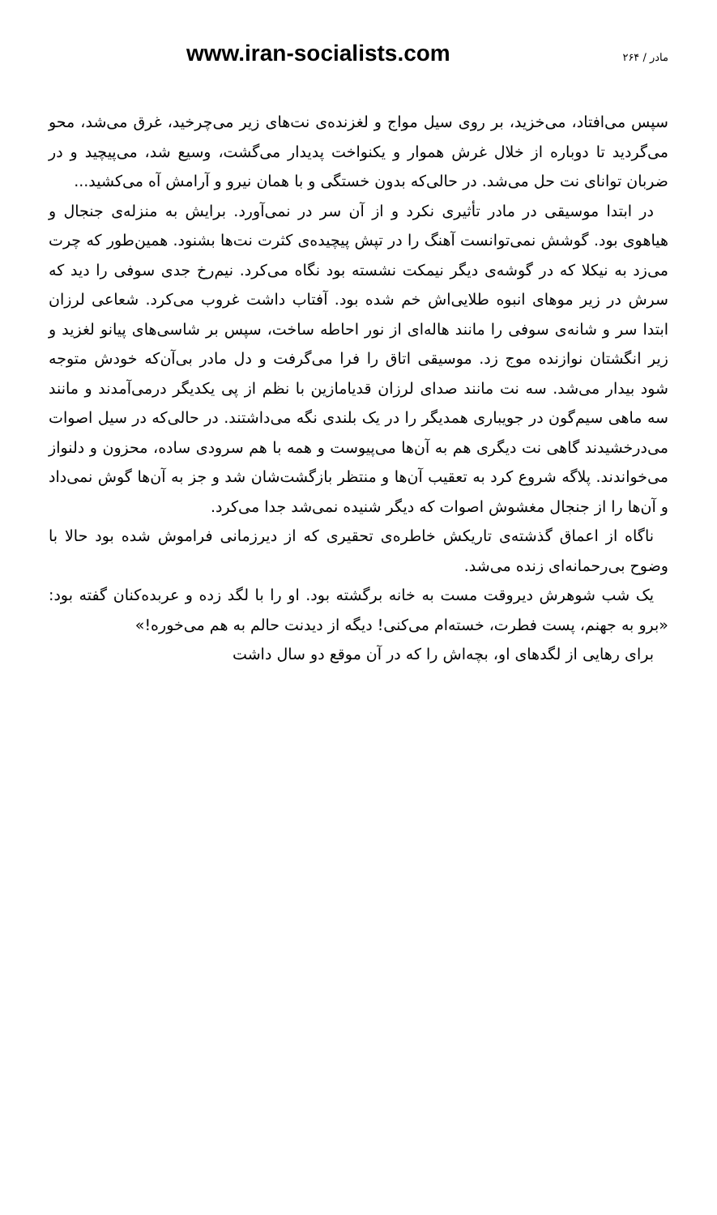www.iran-socialists.com ۲۶۴ / مادر
سپس می‌افتاد، می‌خزید، بر روی سیل مواج و لغزنده‌ی نت‌های زیر می‌چرخید، غرق می‌شد، محو می‌گردید تا دوباره از خلال غرش هموار و یکنواخت پدیدار می‌گشت، وسیع شد، می‌پیچید و در ضربان توانای نت حل می‌شد. در حالی‌که بدون خستگی و با همان نیرو و آرامش آه می‌کشید...
در ابتدا موسیقی در مادر تأثیری نکرد و از آن سر در نمی‌آورد. برایش به منزله‌ی جنجال و هیاهوی بود. گوشش نمی‌توانست آهنگ را در تپش پیچیده‌ی کثرت نت‌ها بشنود. همین‌طور که چرت می‌زد به نیکلا که در گوشه‌ی دیگر نیمکت نشسته بود نگاه می‌کرد. نیم‌رخ جدی سوفی را دید که سرش در زیر موهای انبوه طلایی‌اش خم شده بود. آفتاب داشت غروب می‌کرد. شعاعی لرزان ابتدا سر و شانه‌ی سوفی را مانند هاله‌ای از نور احاطه ساخت، سپس بر شاسی‌های پیانو لغزید و زیر انگشتان نوازنده موج زد. موسیقی اتاق را فرا می‌گرفت و دل مادر بی‌آن‌که خودش متوجه شود بیدار می‌شد. سه نت مانند صدای لرزان قدیامازین با نظم از پی یکدیگر درمی‌آمدند و مانند سه ماهی سیم‌گون در جویباری همدیگر را در یک بلندی نگه می‌داشتند. در حالی‌که در سیل اصوات می‌درخشیدند گاهی نت دیگری هم به آن‌ها می‌پیوست و همه با هم سرودی ساده، محزون و دلنواز می‌خواندند. پلاگه شروع کرد به تعقیب آن‌ها و منتظر بازگشت‌شان شد و جز به آن‌ها گوش نمی‌داد و آن‌ها را از جنجال مغشوش اصوات که دیگر شنیده نمی‌شد جدا می‌کرد.
ناگاه از اعماق گذشته‌ی تاریکش خاطره‌ی تحقیری که از دیرزمانی فراموش شده بود حالا با وضوح بی‌رحمانه‌ای زنده می‌شد.
یک شب شوهرش دیروقت مست به خانه برگشته بود. او را با لگد زده و عربده‌کنان گفته بود: «برو به جهنم، پست فطرت، خسته‌ام می‌کنی! دیگه از دیدنت حالم به هم می‌خوره!»
برای رهایی از لگدهای او، بچه‌اش را که در آن موقع دو سال داشت